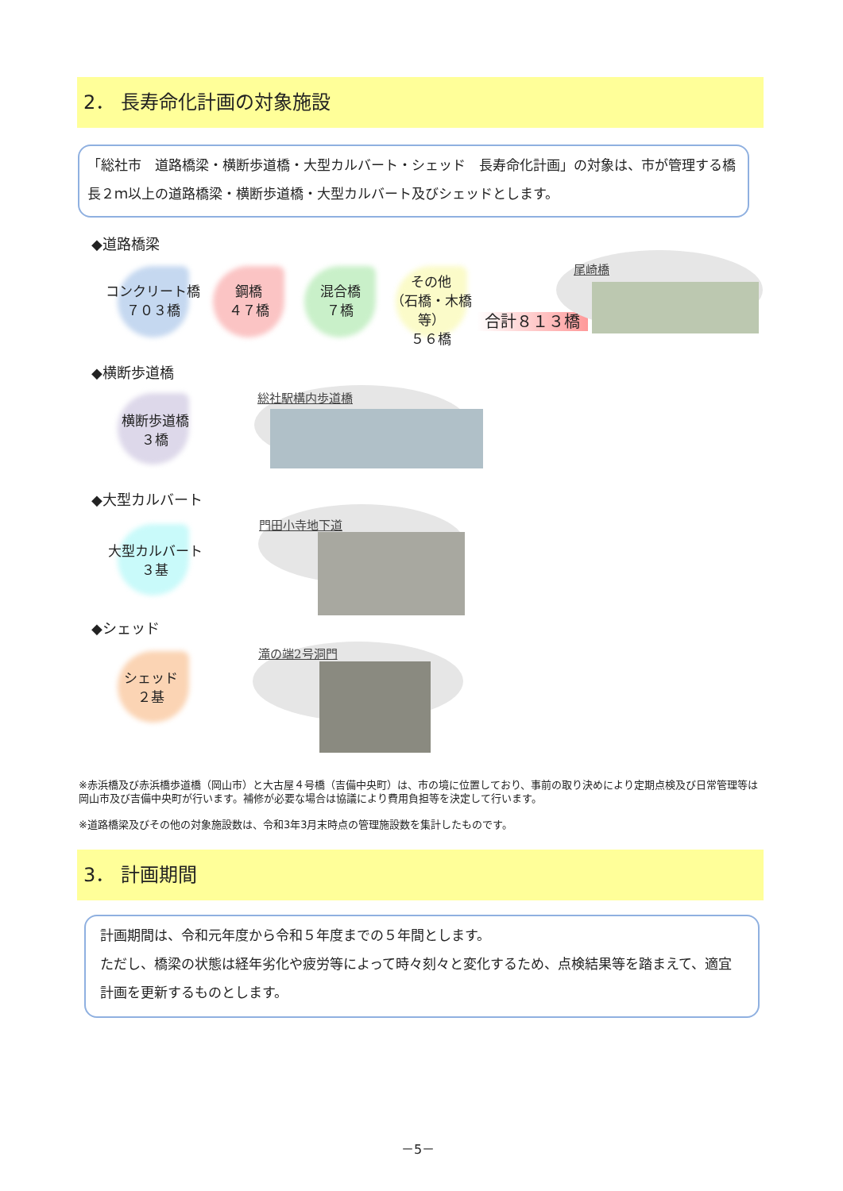2． 長寿命化計画の対象施設
「総社市　道路橋梁・横断歩道橋・大型カルバート・シェッド　長寿命化計画」の対象は、市が管理する橋長２ｍ以上の道路橋梁・横断歩道橋・大型カルバート及びシェッドとします。
◆道路橋梁
コンクリート橋
７０３橋
鋼橋
４７橋
混合橋
７橋
その他
（石橋・木橋等）
５６橋
合計８１３橋
尾崎橋
◆横断歩道橋
横断歩道橋
３橋
総社駅構内歩道橋
◆大型カルバート
大型カルバート
３基
門田小寺地下道
◆シェッド
シェッド
２基
滝の端2号洞門
※赤浜橋及び赤浜橋歩道橋（岡山市）と大古屋４号橋（吉備中央町）は、市の境に位置しており、事前の取り決めにより定期点検及び日常管理等は岡山市及び吉備中央町が行います。補修が必要な場合は協議により費用負担等を決定して行います。
※道路橋梁及びその他の対象施設数は、令和3年3月末時点の管理施設数を集計したものです。
3． 計画期間
計画期間は、令和元年度から令和５年度までの５年間とします。
ただし、橋梁の状態は経年劣化や疲労等によって時々刻々と変化するため、点検結果等を踏まえて、適宜計画を更新するものとします。
－5－